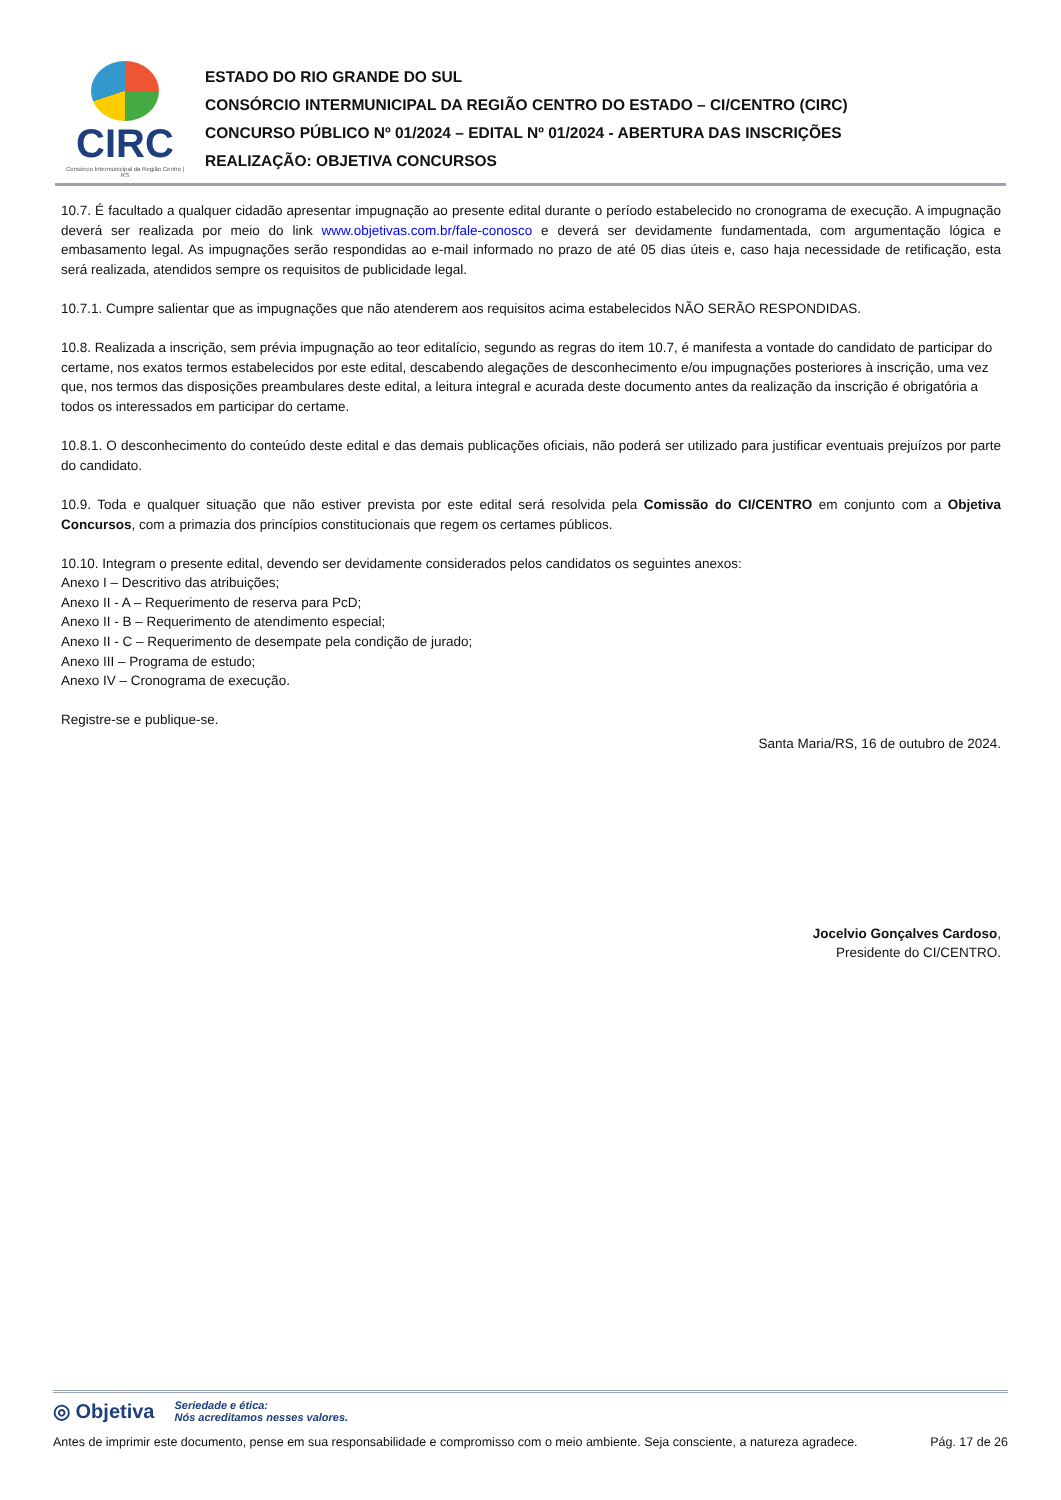CIRC
Consórcio Intermunicipal da Região Centro | RS
ESTADO DO RIO GRANDE DO SUL
CONSÓRCIO INTERMUNICIPAL DA REGIÃO CENTRO DO ESTADO – CI/CENTRO (CIRC)
CONCURSO PÚBLICO Nº 01/2024 – EDITAL Nº 01/2024 - ABERTURA DAS INSCRIÇÕES
REALIZAÇÃO: OBJETIVA CONCURSOS
10.7. É facultado a qualquer cidadão apresentar impugnação ao presente edital durante o período estabelecido no cronograma de execução. A impugnação deverá ser realizada por meio do link www.objetivas.com.br/fale-conosco e deverá ser devidamente fundamentada, com argumentação lógica e embasamento legal. As impugnações serão respondidas ao e-mail informado no prazo de até 05 dias úteis e, caso haja necessidade de retificação, esta será realizada, atendidos sempre os requisitos de publicidade legal.
10.7.1. Cumpre salientar que as impugnações que não atenderem aos requisitos acima estabelecidos NÃO SERÃO RESPONDIDAS.
10.8. Realizada a inscrição, sem prévia impugnação ao teor editalício, segundo as regras do item 10.7, é manifesta a vontade do candidato de participar do certame, nos exatos termos estabelecidos por este edital, descabendo alegações de desconhecimento e/ou impugnações posteriores à inscrição, uma vez que, nos termos das disposições preambulares deste edital, a leitura integral e acurada deste documento antes da realização da inscrição é obrigatória a todos os interessados em participar do certame.
10.8.1. O desconhecimento do conteúdo deste edital e das demais publicações oficiais, não poderá ser utilizado para justificar eventuais prejuízos por parte do candidato.
10.9. Toda e qualquer situação que não estiver prevista por este edital será resolvida pela Comissão do CI/CENTRO em conjunto com a Objetiva Concursos, com a primazia dos princípios constitucionais que regem os certames públicos.
10.10. Integram o presente edital, devendo ser devidamente considerados pelos candidatos os seguintes anexos:
Anexo I – Descritivo das atribuições;
Anexo II - A – Requerimento de reserva para PcD;
Anexo II - B – Requerimento de atendimento especial;
Anexo II - C – Requerimento de desempate pela condição de jurado;
Anexo III – Programa de estudo;
Anexo IV – Cronograma de execução.
Registre-se e publique-se.
Santa Maria/RS, 16 de outubro de 2024.
Jocelvio Gonçalves Cardoso,
Presidente do CI/CENTRO.
◎ Objetiva Seriedade e ética:
Nós acreditamos nesses valores.
Antes de imprimir este documento, pense em sua responsabilidade e compromisso com o meio ambiente. Seja consciente, a natureza agradece. Pág. 17 de 26